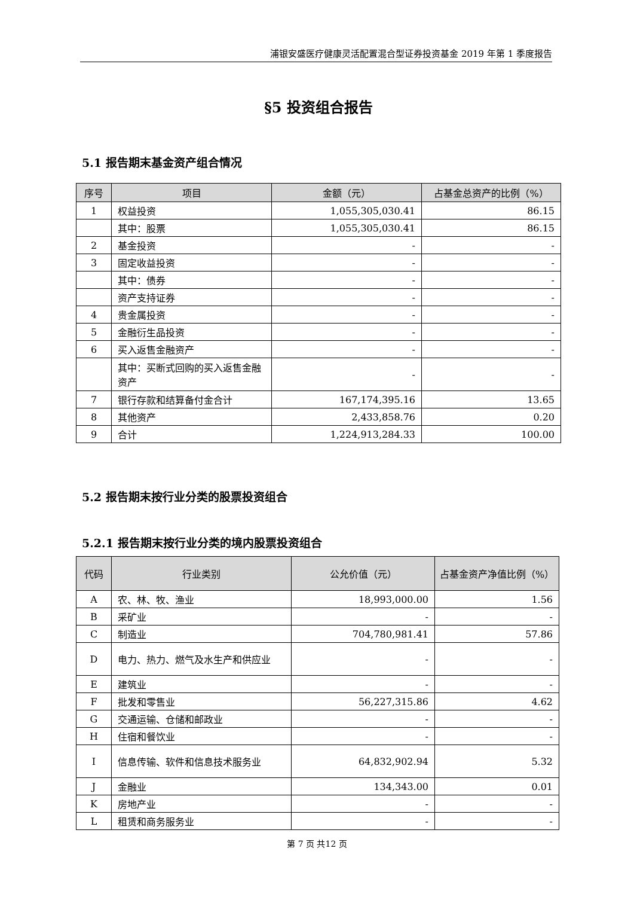浦银安盛医疗健康灵活配置混合型证券投资基金 2019 年第 1 季度报告
§5 投资组合报告
5.1 报告期末基金资产组合情况
| 序号 | 项目 | 金额（元） | 占基金总资产的比例（%） |
| --- | --- | --- | --- |
| 1 | 权益投资 | 1,055,305,030.41 | 86.15 |
| | 其中：股票 | 1,055,305,030.41 | 86.15 |
| 2 | 基金投资 | - | - |
| 3 | 固定收益投资 | - | - |
| | 其中：债券 | - | - |
| | 资产支持证券 | - | - |
| 4 | 贵金属投资 | - | - |
| 5 | 金融衍生品投资 | - | - |
| 6 | 买入返售金融资产 | - | - |
| | 其中：买断式回购的买入返售金融资产 | - | - |
| 7 | 银行存款和结算备付金合计 | 167,174,395.16 | 13.65 |
| 8 | 其他资产 | 2,433,858.76 | 0.20 |
| 9 | 合计 | 1,224,913,284.33 | 100.00 |
5.2 报告期末按行业分类的股票投资组合
5.2.1 报告期末按行业分类的境内股票投资组合
| 代码 | 行业类别 | 公允价值（元） | 占基金资产净值比例（%） |
| --- | --- | --- | --- |
| A | 农、林、牧、渔业 | 18,993,000.00 | 1.56 |
| B | 采矿业 | - | - |
| C | 制造业 | 704,780,981.41 | 57.86 |
| D | 电力、热力、燃气及水生产和供应业 | - | - |
| E | 建筑业 | - | - |
| F | 批发和零售业 | 56,227,315.86 | 4.62 |
| G | 交通运输、仓储和邮政业 | - | - |
| H | 住宿和餐饮业 | - | - |
| I | 信息传输、软件和信息技术服务业 | 64,832,902.94 | 5.32 |
| J | 金融业 | 134,343.00 | 0.01 |
| K | 房地产业 | - | - |
| L | 租赁和商务服务业 | - | - |
第 7 页 共12 页